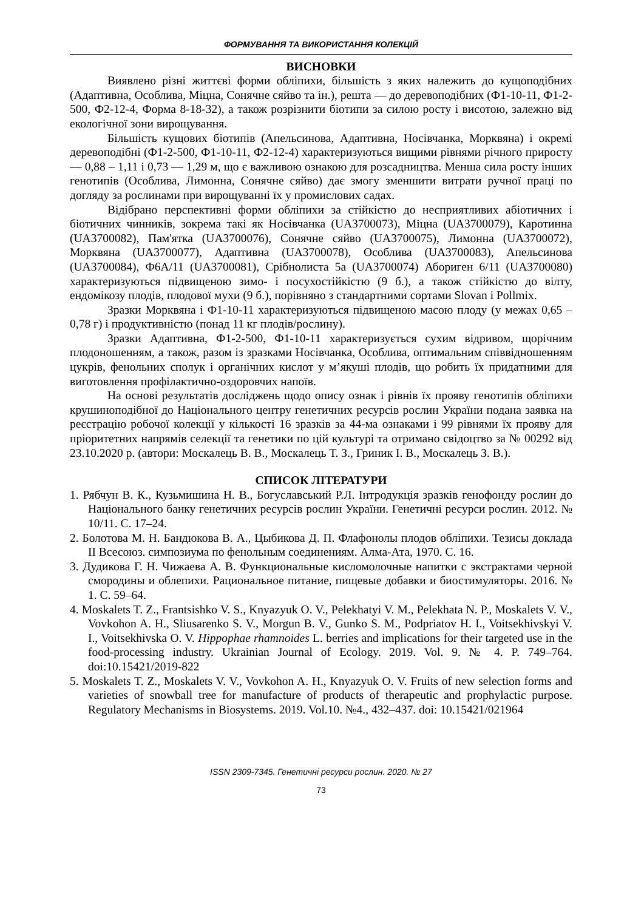ФОРМУВАННЯ ТА ВИКОРИСТАННЯ КОЛЕКЦІЙ
ВИСНОВКИ
Виявлено різні життєві форми обліпихи, більшість з яких належить до кущоподібних (Адаптивна, Особлива, Міцна, Сонячне сяйво та ін.), решта — до деревоподібних (Ф1-10-11, Ф1-2-500, Ф2-12-4, Форма 8-18-32), а також розрізнити біотипи за силою росту і висотою, залежно від екологічної зони вирощування.
Більшість кущових біотипів (Апельсинова, Адаптивна, Носівчанка, Морквяна) і окремі деревоподібні (Ф1-2-500, Ф1-10-11, Ф2-12-4) характеризуються вищими рівнями річного приросту — 0,88 – 1,11 і 0,73 — 1,29 м, що є важливою ознакою для розсадництва. Менша сила росту інших генотипів (Особлива, Лимонна, Сонячне сяйво) дає змогу зменшити витрати ручної праці по догляду за рослинами при вирощуванні їх у промислових садах.
Відібрано перспективні форми обліпихи за стійкістю до несприятливих абіотичних і біотичних чинників, зокрема такі як Носівчанка (UA3700073), Міцна (UA3700079), Каротинна (UA3700082), Пам'ятка (UA3700076), Сонячне сяйво (UA3700075), Лимонна (UA3700072), Морквяна (UA3700077), Адаптивна (UA3700078), Особлива (UA3700083), Апельсинова (UA3700084), Ф6А/11 (UA3700081), Срібнолиста 5а (UA3700074) Абориген 6/11 (UA3700080) характеризуються підвищеною зимо- і посухостійкістю (9 б.), а також стійкістю до вілту, ендомікозу плодів, плодової мухи (9 б.), порівняно з стандартними сортами Slovan і Pollmix.
Зразки Морквяна і Ф1-10-11 характеризуються підвищеною масою плоду (у межах 0,65 – 0,78 г) і продуктивністю (понад 11 кг плодів/рослину).
Зразки Адаптивна, Ф1-2-500, Ф1-10-11 характеризується сухим відривом, щорічним плодоношенням, а також, разом із зразками Носівчанка, Особлива, оптимальним співвідношенням цукрів, фенольних сполук і органічних кислот у м’якуші плодів, що робить їх придатними для виготовлення профілактично-оздоровчих напоїв.
На основі результатів досліджень щодо опису ознак і рівнів їх прояву генотипів обліпихи крушиноподібної до Національного центру генетичних ресурсів рослин України подана заявка на реєстрацію робочої колекції у кількості 16 зразків за 44-ма ознаками і 99 рівнями їх прояву для пріоритетних напрямів селекції та генетики по цій культурі та отримано свідоцтво за № 00292 від 23.10.2020 р. (автори: Москалець В. В., Москалець Т. З., Гриник І. В., Москалець З. В.).
СПИСОК ЛІТЕРАТУРИ
1. Рябчун В. К., Кузьмишина Н. В., Богуславський Р.Л. Інтродукція зразків генофонду рослин до Національного банку генетичних ресурсів рослин України. Генетичні ресурси рослин. 2012. № 10/11. С. 17–24.
2. Болотова М. Н. Бандюкова В. А., Цыбикова Д. П. Флафонолы плодов обліпихи. Тезисы доклада II Всесоюз. симпозиума по фенольным соединениям. Алма-Ата, 1970. С. 16.
3. Дудикова Г. Н. Чижаева А. В. Функциональные кисломолочные напитки с экстрактами черной смородины и облепихи. Рациональное питание, пищевые добавки и биостимуляторы. 2016. № 1. С. 59–64.
4. Moskalets T. Z., Frantsishko V. S., Knyazyuk O. V., Pelekhatyi V. M., Pelekhata N. P., Moskalets V. V., Vovkohon A. H., Sliusarenko S. V., Morgun B. V., Gunko S. M., Podpriatov H. I., Voitsekhivskyi V. I., Voitsekhivska O. V. Hippophae rhamnoides L. berries and implications for their targeted use in the food-processing industry. Ukrainian Journal of Ecology. 2019. Vol. 9. № 4. P. 749–764. doi:10.15421/2019-822
5. Moskalets T. Z., Moskalets V. V., Vovkohon A. H., Knyazyuk O. V. Fruits of new selection forms and varieties of snowball tree for manufacture of products of therapeutic and prophylactic purpose. Regulatory Mechanisms in Biosystems. 2019. Vol.10. №4., 432–437. doi: 10.15421/021964
ISSN 2309-7345. Генетичні ресурси рослин. 2020. № 27
73